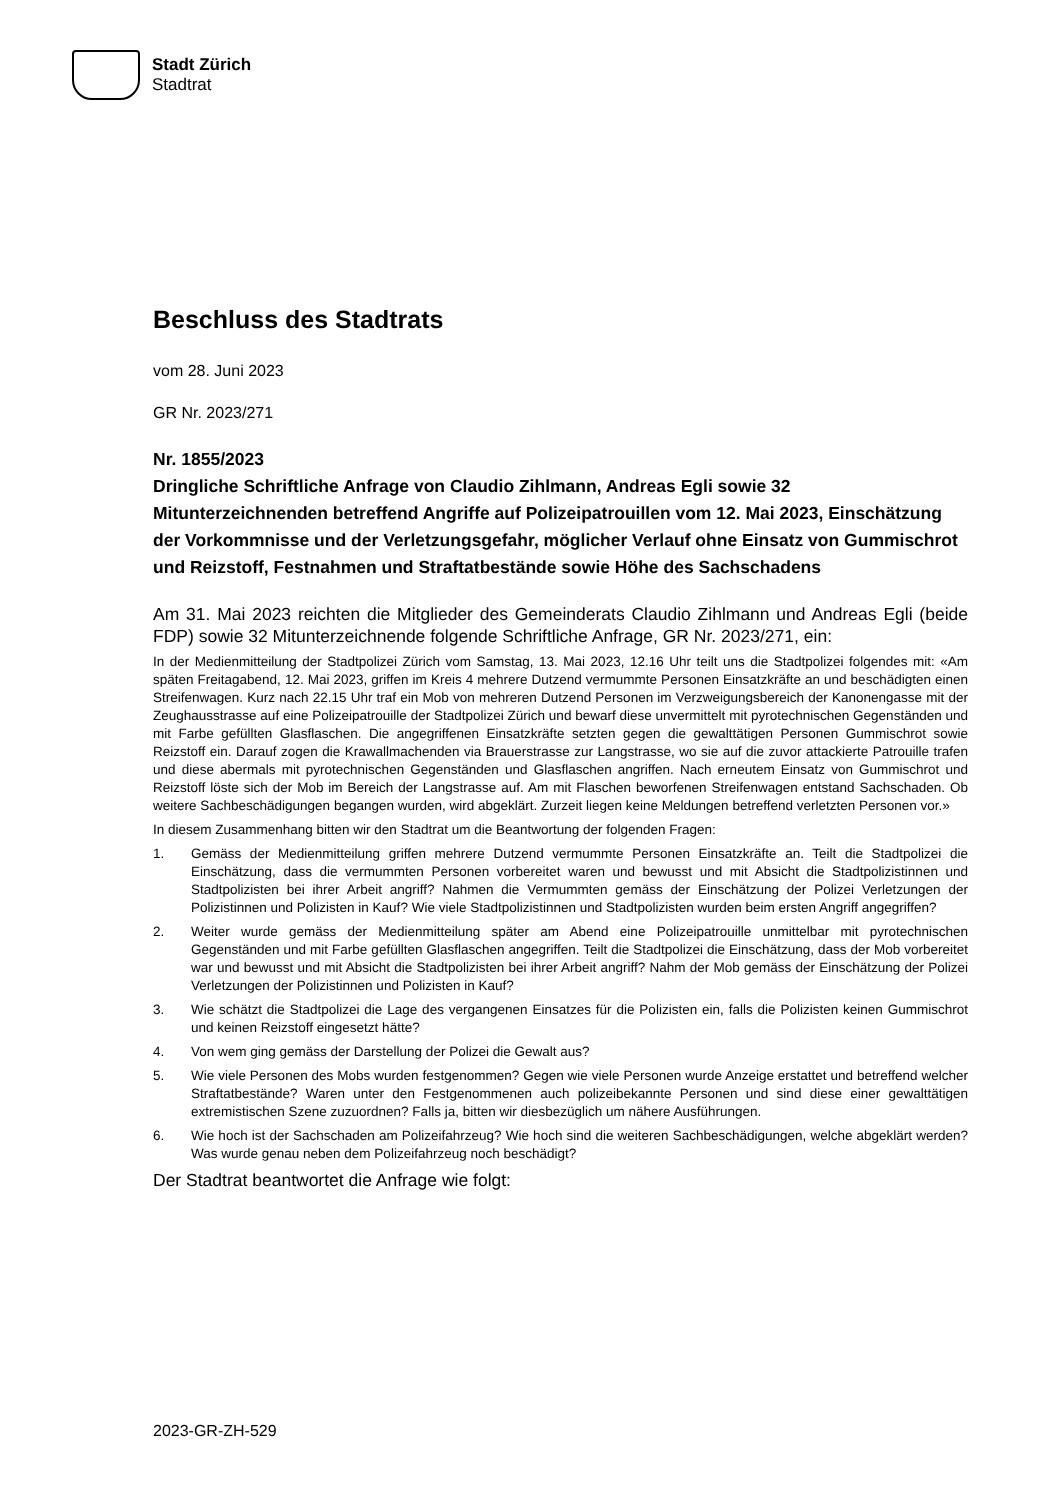Stadt Zürich
Stadtrat
Beschluss des Stadtrats
vom 28. Juni 2023
GR Nr. 2023/271
Nr. 1855/2023
Dringliche Schriftliche Anfrage von Claudio Zihlmann, Andreas Egli sowie 32 Mitunterzeichnenden betreffend Angriffe auf Polizeipatrouillen vom 12. Mai 2023, Einschätzung der Vorkommnisse und der Verletzungsgefahr, möglicher Verlauf ohne Einsatz von Gummischrot und Reizstoff, Festnahmen und Straftatbestände sowie Höhe des Sachschadens
Am 31. Mai 2023 reichten die Mitglieder des Gemeinderats Claudio Zihlmann und Andreas Egli (beide FDP) sowie 32 Mitunterzeichnende folgende Schriftliche Anfrage, GR Nr. 2023/271, ein:
In der Medienmitteilung der Stadtpolizei Zürich vom Samstag, 13. Mai 2023, 12.16 Uhr teilt uns die Stadtpolizei folgendes mit: «Am späten Freitagabend, 12. Mai 2023, griffen im Kreis 4 mehrere Dutzend vermummte Personen Einsatzkräfte an und beschädigten einen Streifenwagen. Kurz nach 22.15 Uhr traf ein Mob von mehreren Dutzend Personen im Verzweigungsbereich der Kanonengasse mit der Zeughausstrasse auf eine Polizeipatrouille der Stadtpolizei Zürich und bewarf diese unvermittelt mit pyrotechnischen Gegenständen und mit Farbe gefüllten Glasflaschen. Die angegriffenen Einsatzkräfte setzten gegen die gewalttätigen Personen Gummischrot sowie Reizstoff ein. Darauf zogen die Krawallmachenden via Brauerstrasse zur Langstrasse, wo sie auf die zuvor attackierte Patrouille trafen und diese abermals mit pyrotechnischen Gegenständen und Glasflaschen angriffen. Nach erneutem Einsatz von Gummischrot und Reizstoff löste sich der Mob im Bereich der Langstrasse auf. Am mit Flaschen beworfenen Streifenwagen entstand Sachschaden. Ob weitere Sachbeschädigungen begangen wurden, wird abgeklärt. Zurzeit liegen keine Meldungen betreffend verletzten Personen vor.»
In diesem Zusammenhang bitten wir den Stadtrat um die Beantwortung der folgenden Fragen:
1. Gemäss der Medienmitteilung griffen mehrere Dutzend vermummte Personen Einsatzkräfte an. Teilt die Stadtpolizei die Einschätzung, dass die vermummten Personen vorbereitet waren und bewusst und mit Absicht die Stadtpolizistinnen und Stadtpolizisten bei ihrer Arbeit angriff? Nahmen die Vermummten gemäss der Einschätzung der Polizei Verletzungen der Polizistinnen und Polizisten in Kauf? Wie viele Stadtpolizistinnen und Stadtpolizisten wurden beim ersten Angriff angegriffen?
2. Weiter wurde gemäss der Medienmitteilung später am Abend eine Polizeipatrouille unmittelbar mit pyrotechnischen Gegenständen und mit Farbe gefüllten Glasflaschen angegriffen. Teilt die Stadtpolizei die Einschätzung, dass der Mob vorbereitet war und bewusst und mit Absicht die Stadtpolizisten bei ihrer Arbeit angriff? Nahm der Mob gemäss der Einschätzung der Polizei Verletzungen der Polizistinnen und Polizisten in Kauf?
3. Wie schätzt die Stadtpolizei die Lage des vergangenen Einsatzes für die Polizisten ein, falls die Polizisten keinen Gummischrot und keinen Reizstoff eingesetzt hätte?
4. Von wem ging gemäss der Darstellung der Polizei die Gewalt aus?
5. Wie viele Personen des Mobs wurden festgenommen? Gegen wie viele Personen wurde Anzeige erstattet und betreffend welcher Straftatbestände? Waren unter den Festgenommenen auch polizeibekannte Personen und sind diese einer gewalttätigen extremistischen Szene zuzuordnen? Falls ja, bitten wir diesbezüglich um nähere Ausführungen.
6. Wie hoch ist der Sachschaden am Polizeifahrzeug? Wie hoch sind die weiteren Sachbeschädigungen, welche abgeklärt werden? Was wurde genau neben dem Polizeifahrzeug noch beschädigt?
Der Stadtrat beantwortet die Anfrage wie folgt:
2023-GR-ZH-529